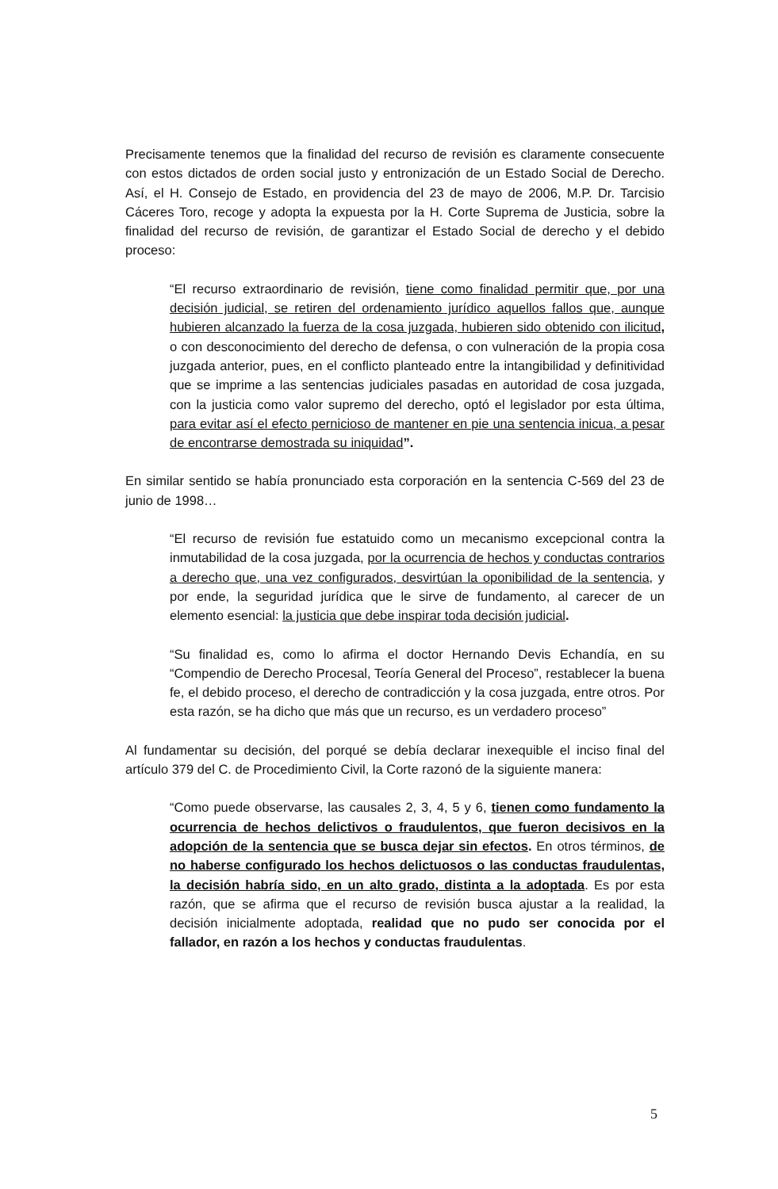Precisamente tenemos que la finalidad del recurso de revisión es claramente consecuente con estos dictados de orden social justo y entronización de un Estado Social de Derecho. Así, el H. Consejo de Estado, en providencia del 23 de mayo de 2006, M.P. Dr. Tarcisio Cáceres Toro, recoge y adopta la expuesta por la H. Corte Suprema de Justicia, sobre la finalidad del recurso de revisión, de garantizar el Estado Social de derecho y el debido proceso:
“El recurso extraordinario de revisión, tiene como finalidad permitir que, por una decisión judicial, se retiren del ordenamiento jurídico aquellos fallos que, aunque hubieren alcanzado la fuerza de la cosa juzgada, hubieren sido obtenido con ilicitud, o con desconocimiento del derecho de defensa, o con vulneración de la propia cosa juzgada anterior, pues, en el conflicto planteado entre la intangibilidad y definitividad que se imprime a las sentencias judiciales pasadas en autoridad de cosa juzgada, con la justicia como valor supremo del derecho, optó el legislador por esta última, para evitar así el efecto pernicioso de mantener en pie una sentencia inicua, a pesar de encontrarse demostrada su iniquidad”.
En similar sentido se había pronunciado esta corporación en la sentencia C-569 del 23 de junio de 1998…
“El recurso de revisión fue estatuido como un mecanismo excepcional contra la inmutabilidad de la cosa juzgada, por la ocurrencia de hechos y conductas contrarios a derecho que, una vez configurados, desvirtúan la oponibilidad de la sentencia, y por ende, la seguridad jurídica que le sirve de fundamento, al carecer de un elemento esencial: la justicia que debe inspirar toda decisión judicial.
“Su finalidad es, como lo afirma el doctor Hernando Devis Echandía, en su “Compendio de Derecho Procesal, Teoría General del Proceso”, restablecer la buena fe, el debido proceso, el derecho de contradicción y la cosa juzgada, entre otros. Por esta razón, se ha dicho que más que un recurso, es un verdadero proceso”
Al fundamentar su decisión, del porqué se debía declarar inexequible el inciso final del artículo 379 del C. de Procedimiento Civil, la Corte razonó de la siguiente manera:
“Como puede observarse, las causales 2, 3, 4, 5 y 6, tienen como fundamento la ocurrencia de hechos delictivos o fraudulentos, que fueron decisivos en la adopción de la sentencia que se busca dejar sin efectos. En otros términos, de no haberse configurado los hechos delictuosos o las conductas fraudulentas, la decisión habría sido, en un alto grado, distinta a la adoptada. Es por esta razón, que se afirma que el recurso de revisión busca ajustar a la realidad, la decisión inicialmente adoptada, realidad que no pudo ser conocida por el fallador, en razón a los hechos y conductas fraudulentas.
5